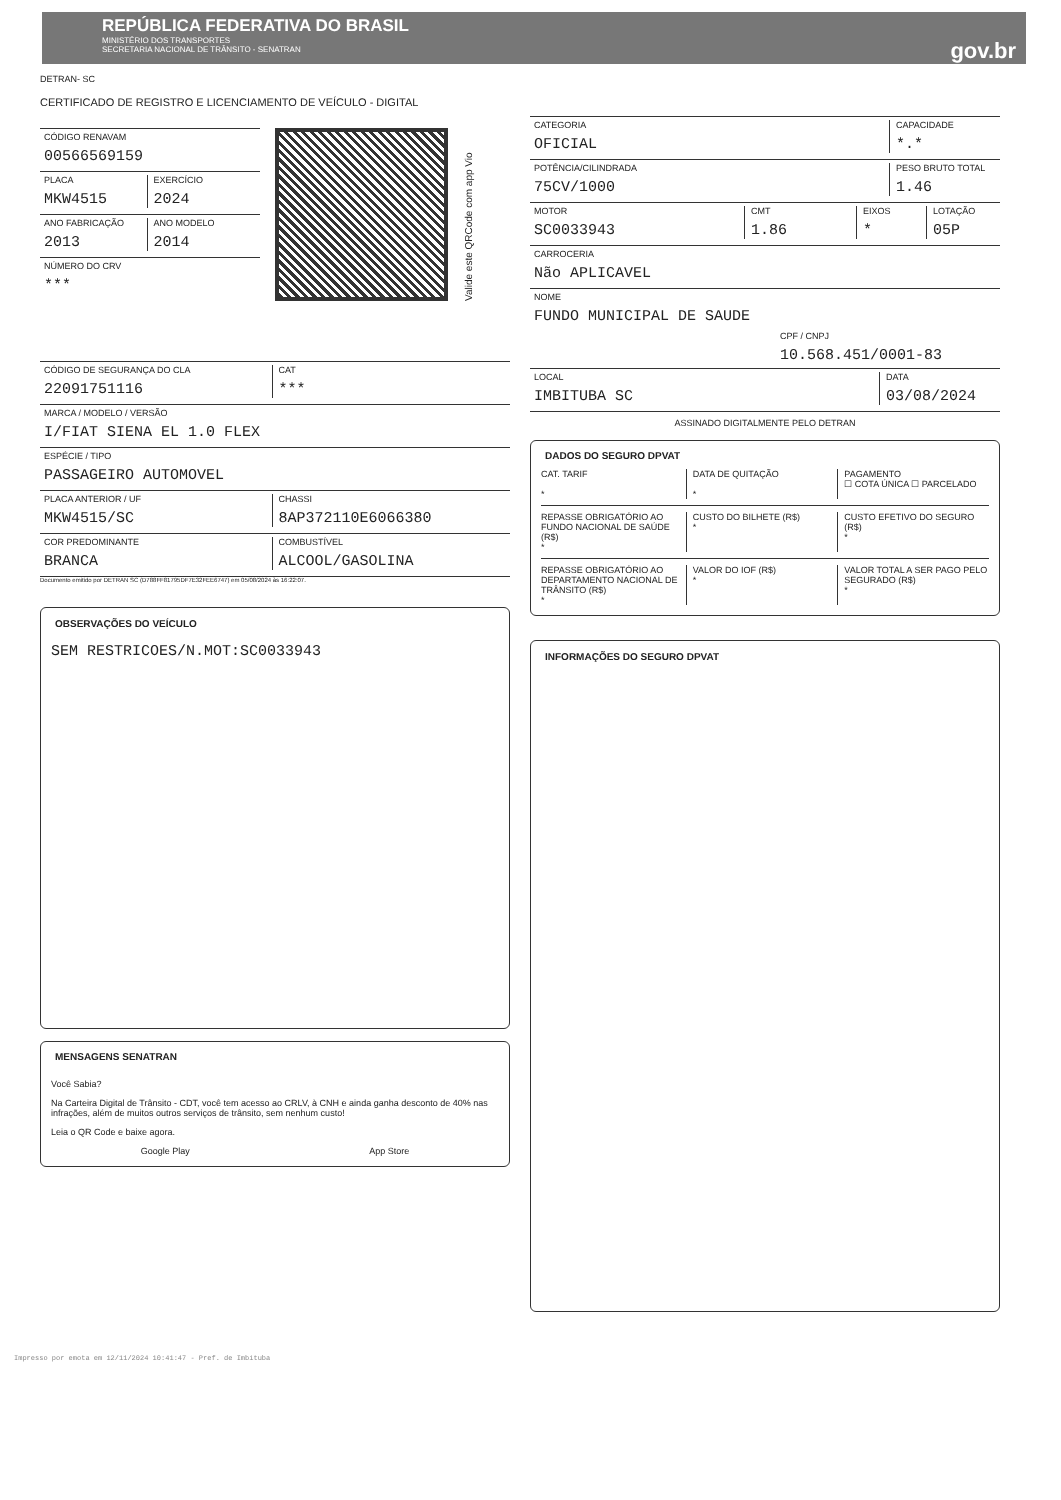REPÚBLICA FEDERATIVA DO BRASIL
MINISTÉRIO DOS TRANSPORTES
SECRETARIA NACIONAL DE TRÂNSITO - SENATRAN
gov.br
DETRAN- SC
CERTIFICADO DE REGISTRO E LICENCIAMENTO DE VEÍCULO - DIGITAL
CÓDIGO RENAVAM
00566569159
PLACA
MKW4515
EXERCÍCIO
2024
ANO FABRICAÇÃO
2013
ANO MODELO
2014
NÚMERO DO CRV
***
Valide este QRCode com app Vio
CÓDIGO DE SEGURANÇA DO CLA
22091751116
CAT
***
MARCA / MODELO / VERSÃO
I/FIAT SIENA EL 1.0 FLEX
ESPÉCIE / TIPO
PASSAGEIRO AUTOMOVEL
PLACA ANTERIOR / UF
MKW4515/SC
CHASSI
8AP372110E6066380
COR PREDOMINANTE
BRANCA
COMBUSTÍVEL
ALCOOL/GASOLINA
Documento emitido por DETRAN SC (D788FF81795DF7E32FEE6747) em 05/08/2024 às 16:22:07.
OBSERVAÇÕES DO VEÍCULO
SEM RESTRICOES/N.MOT:SC0033943
MENSAGENS SENATRAN
Você Sabia?
Na Carteira Digital de Trânsito - CDT, você tem acesso ao CRLV, à CNH e ainda ganha desconto de 40% nas infrações, além de muitos outros serviços de trânsito, sem nenhum custo!
Leia o QR Code e baixe agora.
Google Play App Store
CATEGORIA
OFICIAL
CAPACIDADE
*.*
POTÊNCIA/CILINDRADA
75CV/1000
PESO BRUTO TOTAL
1.46
MOTOR
SC0033943
CMT
1.86
EIXOS
*
LOTAÇÃO
05P
CARROCERIA
Não APLICAVEL
NOME
FUNDO MUNICIPAL DE SAUDE
CPF / CNPJ
10.568.451/0001-83
LOCAL
IMBITUBA SC
DATA
03/08/2024
ASSINADO DIGITALMENTE PELO DETRAN
DADOS DO SEGURO DPVAT
CAT. TARIF
*
DATA DE QUITAÇÃO
*
PAGAMENTO
☐ COTA ÚNICA ☐ PARCELADO
REPASSE OBRIGATÓRIO AO FUNDO NACIONAL DE SAÚDE (R$)
*
CUSTO DO BILHETE (R$)
*
CUSTO EFETIVO DO SEGURO (R$)
*
REPASSE OBRIGATÓRIO AO DEPARTAMENTO NACIONAL DE TRÂNSITO (R$)
*
VALOR DO IOF (R$)
*
VALOR TOTAL A SER PAGO PELO SEGURADO (R$)
*
INFORMAÇÕES DO SEGURO DPVAT
Impresso por emota em 12/11/2024 10:41:47 - Pref. de Imbituba